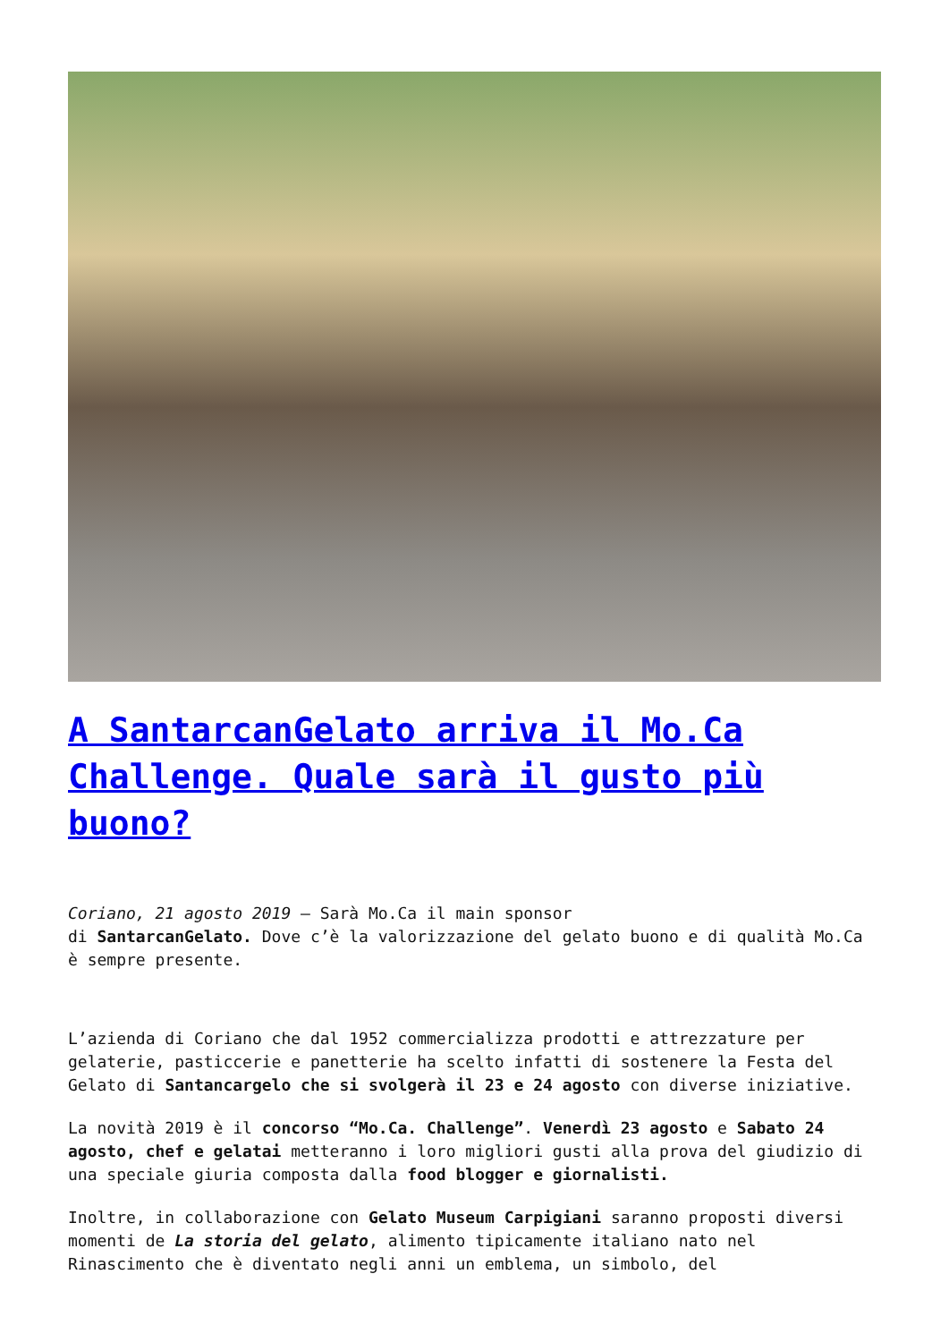A SantarcanGelato arriva il Mo.Ca Challenge. Quale sarà il gusto più buono?
Coriano, 21 agosto 2019 – Sarà Mo.Ca il main sponsor
di SantarcanGelato. Dove c’è la valorizzazione del gelato buono e di qualità Mo.Ca è sempre presente.
L’azienda di Coriano che dal 1952 commercializza prodotti e attrezzature per gelaterie, pasticcerie e panetterie ha scelto infatti di sostenere la Festa del Gelato di Santancargelo che si svolgerà il 23 e 24 agosto con diverse iniziative.
La novità 2019 è il concorso “Mo.Ca. Challenge”. Venerdì 23 agosto e Sabato 24 agosto, chef e gelatai metteranno i loro migliori gusti alla prova del giudizio di una speciale giuria composta dalla food blogger e giornalisti.
Inoltre, in collaborazione con Gelato Museum Carpigiani saranno proposti diversi momenti de La storia del gelato, alimento tipicamente italiano nato nel Rinascimento che è diventato negli anni un emblema, un simbolo, del